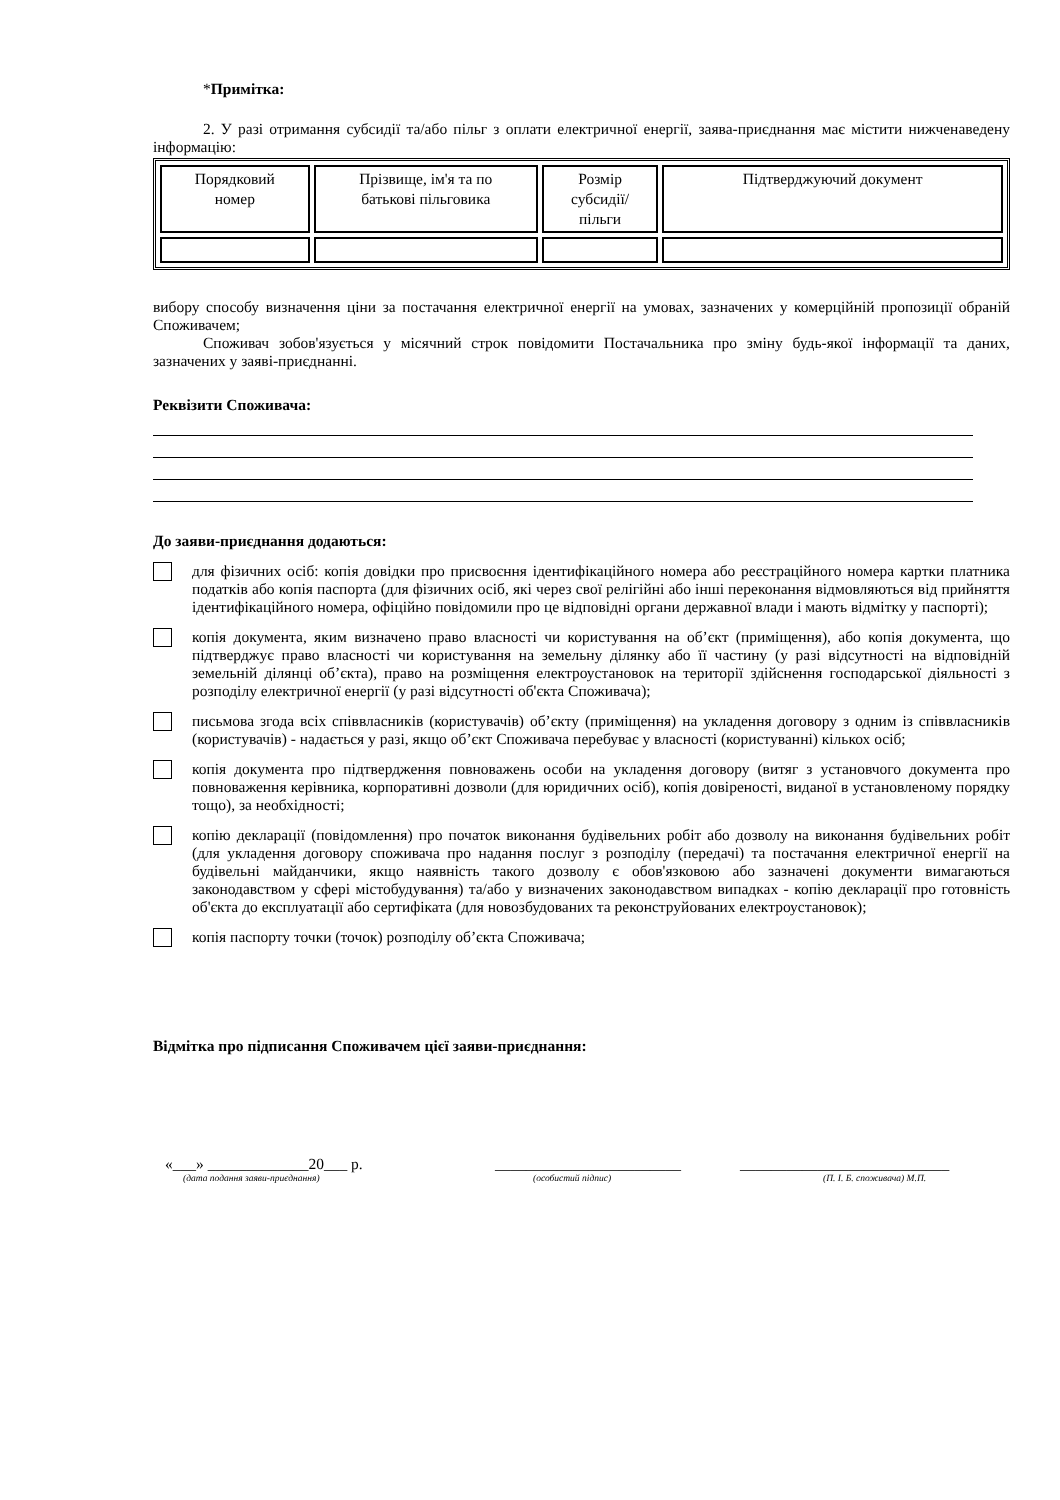*Примітка:
2. У разі отримання субсидії та/або пільг з оплати електричної енергії, заява-приєднання має містити нижченаведену інформацію:
| Порядковий номер | Прізвище, ім'я та по батькові пільговика | Розмір субсидії/ пільги | Підтверджуючий документ |
вибору способу визначення ціни за постачання електричної енергії на умовах, зазначених у комерційній пропозиції обраній Споживачем;
Споживач зобов'язується у місячний строк повідомити Постачальника про зміну будь-якої інформації та даних, зазначених у заяві-приєднанні.
Реквізити Споживача:
До заяви-приєднання додаються:
для фізичних осіб: копія довідки про присвоєння ідентифікаційного номера або реєстраційного номера картки платника податків або копія паспорта (для фізичних осіб, які через свої релігійні або інші переконання відмовляються від прийняття ідентифікаційного номера, офіційно повідомили про це відповідні органи державної влади і мають відмітку у паспорті);
копія документа, яким визначено право власності чи користування на об’єкт (приміщення), або копія документа, що підтверджує право власності чи користування на земельну ділянку або її частину (у разі відсутності на відповідній земельній ділянці об’єкта), право на розміщення електроустановок на території здійснення господарської діяльності з розподілу електричної енергії (у разі відсутності об'єкта Споживача);
письмова згода всіх співвласників (користувачів) об’єкту (приміщення) на укладення договору з одним із співвласників (користувачів) - надається у разі, якщо об’єкт Споживача перебуває у власності (користуванні) кількох осіб;
копія документа про підтвердження повноважень особи на укладення договору (витяг з установчого документа про повноваження керівника, корпоративні дозволи (для юридичних осіб), копія довіреності, виданої в установленому порядку тощо), за необхідності;
копію декларації (повідомлення) про початок виконання будівельних робіт або дозволу на виконання будівельних робіт (для укладення договору споживача про надання послуг з розподілу (передачі) та постачання електричної енергії на будівельні майданчики, якщо наявність такого дозволу є обов'язковою або зазначені документи вимагаються законодавством у сфері містобудування) та/або у визначених законодавством випадках - копію декларації про готовність об'єкта до експлуатації або сертифіката (для новозбудованих та реконструйованих електроустановок);
копія паспорту точки (точок) розподілу об’єкта Споживача;
Відмітка про підписання Споживачем цієї заяви-приєднання:
«___» _____________20___ р. ________________________ ___________________________
(дата подання заяви-приєднання) (особистий підпис) (П. І. Б. споживача) М.П.